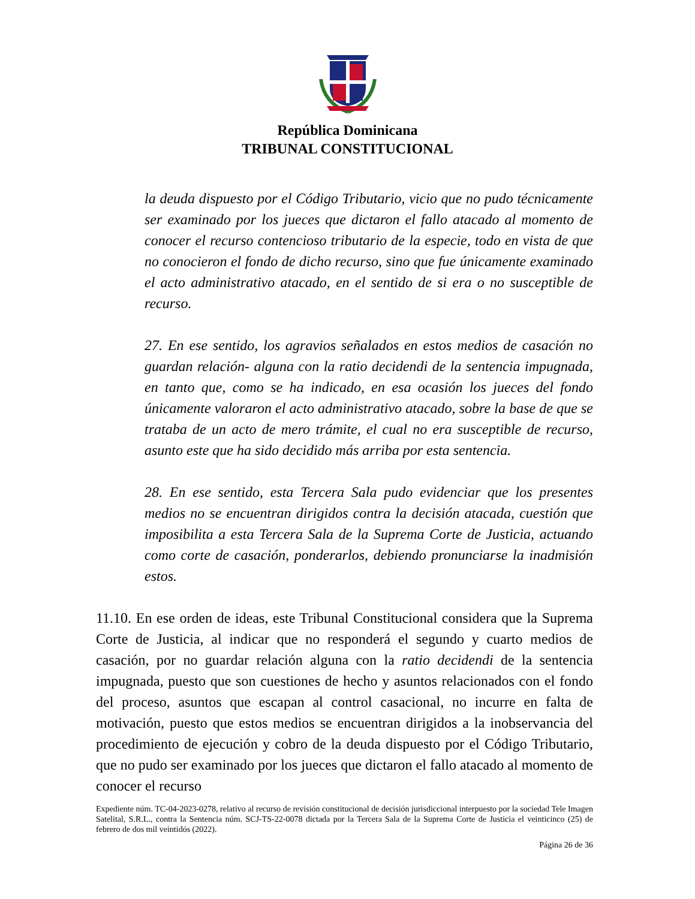República Dominicana
TRIBUNAL CONSTITUCIONAL
la deuda dispuesto por el Código Tributario, vicio que no pudo técnicamente ser examinado por los jueces que dictaron el fallo atacado al momento de conocer el recurso contencioso tributario de la especie, todo en vista de que no conocieron el fondo de dicho recurso, sino que fue únicamente examinado el acto administrativo atacado, en el sentido de si era o no susceptible de recurso.
27. En ese sentido, los agravios señalados en estos medios de casación no guardan relación- alguna con la ratio decidendi de la sentencia impugnada, en tanto que, como se ha indicado, en esa ocasión los jueces del fondo únicamente valoraron el acto administrativo atacado, sobre la base de que se trataba de un acto de mero trámite, el cual no era susceptible de recurso, asunto este que ha sido decidido más arriba por esta sentencia.
28. En ese sentido, esta Tercera Sala pudo evidenciar que los presentes medios no se encuentran dirigidos contra la decisión atacada, cuestión que imposibilita a esta Tercera Sala de la Suprema Corte de Justicia, actuando como corte de casación, ponderarlos, debiendo pronunciarse la inadmisión estos.
11.10. En ese orden de ideas, este Tribunal Constitucional considera que la Suprema Corte de Justicia, al indicar que no responderá el segundo y cuarto medios de casación, por no guardar relación alguna con la ratio decidendi de la sentencia impugnada, puesto que son cuestiones de hecho y asuntos relacionados con el fondo del proceso, asuntos que escapan al control casacional, no incurre en falta de motivación, puesto que estos medios se encuentran dirigidos a la inobservancia del procedimiento de ejecución y cobro de la deuda dispuesto por el Código Tributario, que no pudo ser examinado por los jueces que dictaron el fallo atacado al momento de conocer el recurso
Expediente núm. TC-04-2023-0278, relativo al recurso de revisión constitucional de decisión jurisdiccional interpuesto por la sociedad Tele Imagen Satelital, S.R.L., contra la Sentencia núm. SCJ-TS-22-0078 dictada por la Tercera Sala de la Suprema Corte de Justicia el veinticinco (25) de febrero de dos mil veintidós (2022).
Página 26 de 36